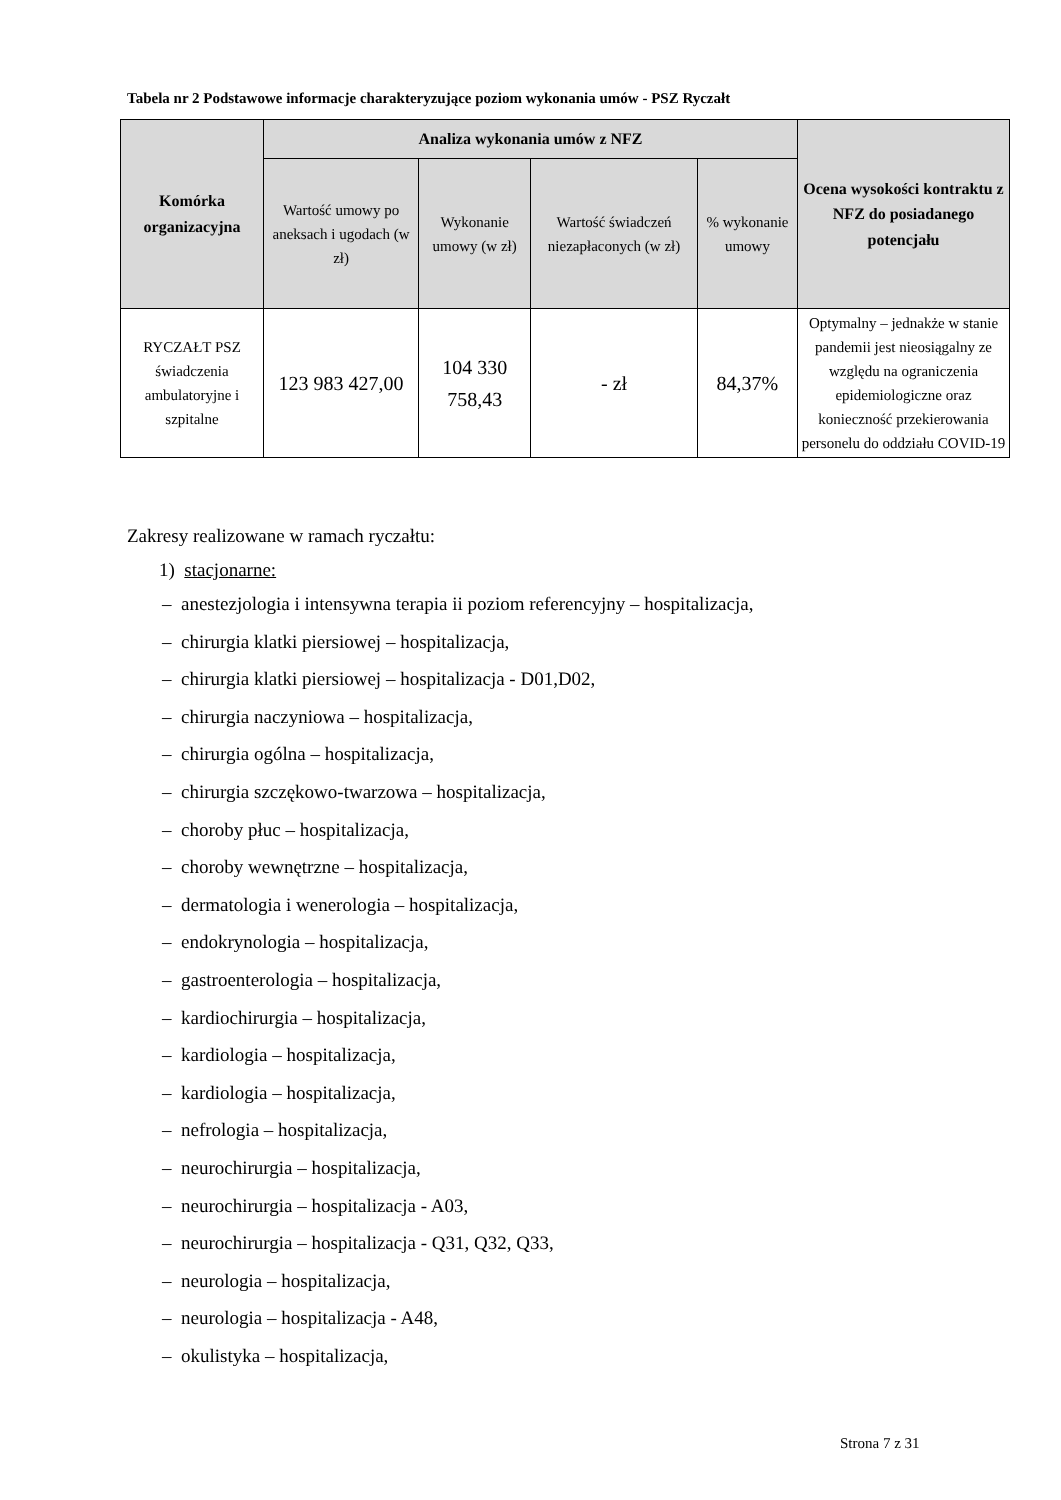Tabela nr 2 Podstawowe informacje charakteryzujące poziom wykonania umów - PSZ Ryczałt
| Komórka organizacyjna | Analiza wykonania umów z NFZ | | | | Ocena wysokości kontraktu z NFZ do posiadanego potencjału |
| --- | --- | --- | --- | --- | --- |
| | Wartość umowy po aneksach i ugodach (w zł) | Wykonanie umowy (w zł) | Wartość świadczeń niezapłaconych (w zł) | % wykonanie umowy | |
| RYCZAŁT PSZ świadczenia ambulatoryjne i szpitalne | 123 983 427,00 | 104 330 758,43 | - zł | 84,37% | Optymalny – jednakże w stanie pandemii jest nieosiągalny ze względu na ograniczenia epidemiologiczne oraz konieczność przekierowania personelu do oddziału COVID-19 |
Zakresy realizowane w ramach ryczałtu:
1) stacjonarne:
– anestezjologia i intensywna terapia ii poziom referencyjny – hospitalizacja,
– chirurgia klatki piersiowej – hospitalizacja,
– chirurgia klatki piersiowej – hospitalizacja - D01,D02,
– chirurgia naczyniowa – hospitalizacja,
– chirurgia ogólna – hospitalizacja,
– chirurgia szczękowo-twarzowa – hospitalizacja,
– choroby płuc – hospitalizacja,
– choroby wewnętrzne – hospitalizacja,
– dermatologia i wenerologia – hospitalizacja,
– endokrynologia – hospitalizacja,
– gastroenterologia – hospitalizacja,
– kardiochirurgia – hospitalizacja,
– kardiologia – hospitalizacja,
– kardiologia – hospitalizacja,
– nefrologia – hospitalizacja,
– neurochirurgia – hospitalizacja,
– neurochirurgia – hospitalizacja - A03,
– neurochirurgia – hospitalizacja - Q31, Q32, Q33,
– neurologia – hospitalizacja,
– neurologia – hospitalizacja - A48,
– okulistyka – hospitalizacja,
Strona 7 z 31